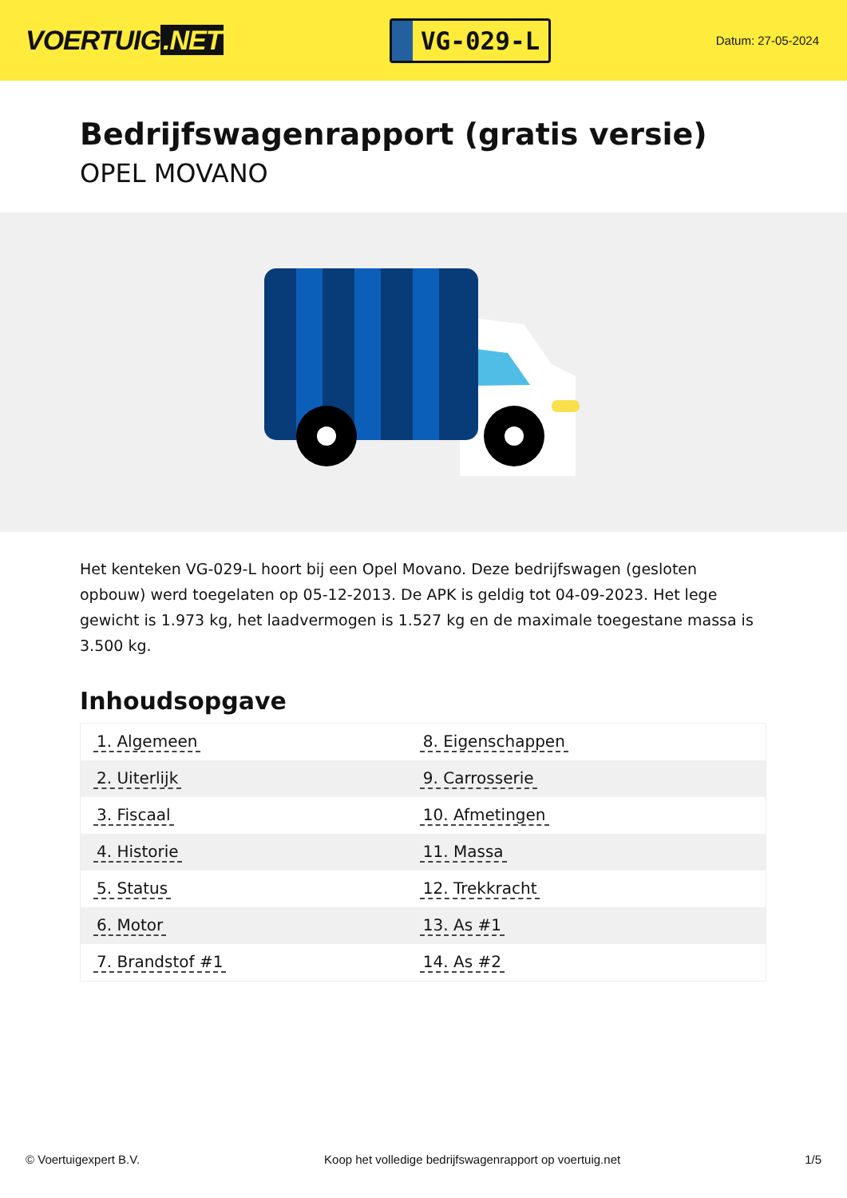VOERTUIG.NET
VG-029-L
Datum: 27-05-2024
Bedrijfswagenrapport (gratis versie)
OPEL MOVANO
Het kenteken VG-029-L hoort bij een Opel Movano. Deze bedrijfswagen (gesloten opbouw) werd toegelaten op 05-12-2013. De APK is geldig tot 04-09-2023. Het lege gewicht is 1.973 kg, het laadvermogen is 1.527 kg en de maximale toegestane massa is 3.500 kg.
Inhoudsopgave
| 1. Algemeen | 8. Eigenschappen |
| 2. Uiterlijk | 9. Carrosserie |
| 3. Fiscaal | 10. Afmetingen |
| 4. Historie | 11. Massa |
| 5. Status | 12. Trekkracht |
| 6. Motor | 13. As #1 |
| 7. Brandstof #1 | 14. As #2 |
© Voertuigexpert B.V. Koop het volledige bedrijfswagenrapport op voertuig.net
1/5